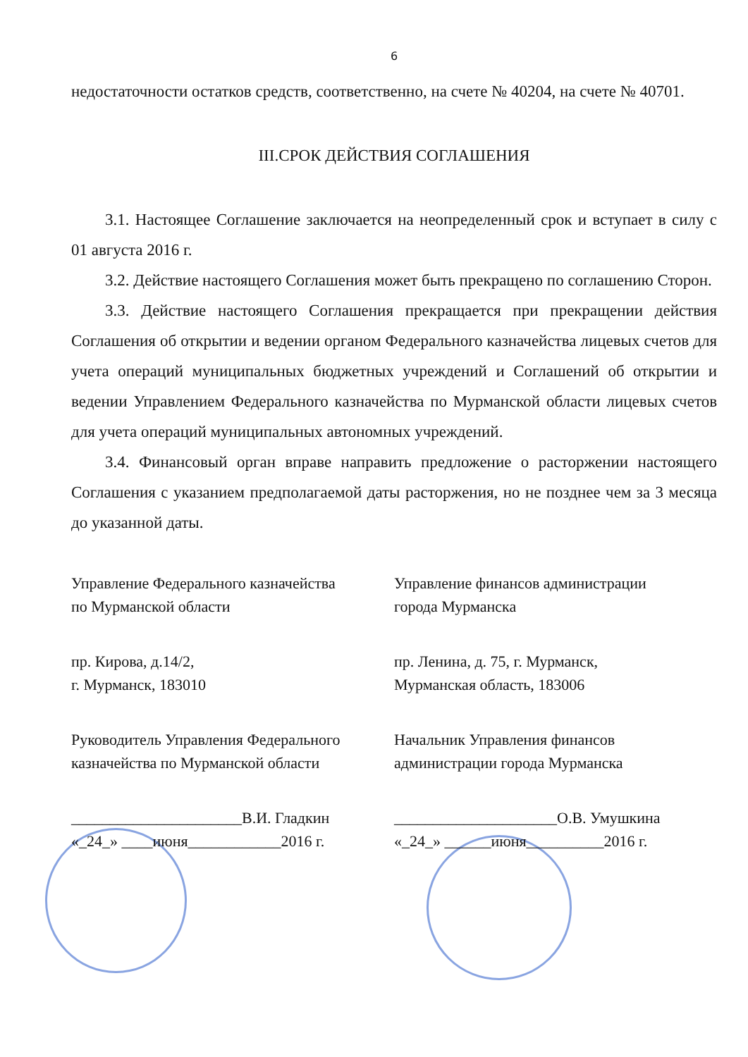6
недостаточности остатков средств, соответственно, на счете № 40204, на счете № 40701.
III.СРОК ДЕЙСТВИЯ СОГЛАШЕНИЯ
3.1. Настоящее Соглашение заключается на неопределенный срок и вступает в силу с 01 августа 2016 г.
3.2. Действие настоящего Соглашения может быть прекращено по соглашению Сторон.
3.3. Действие настоящего Соглашения прекращается при прекращении действия Соглашения об открытии и ведении органом Федерального казначейства лицевых счетов для учета операций муниципальных бюджетных учреждений и Соглашений об открытии и ведении Управлением Федерального казначейства по Мурманской области лицевых счетов для учета операций муниципальных автономных учреждений.
3.4. Финансовый орган вправе направить предложение о расторжении настоящего Соглашения с указанием предполагаемой даты расторжения, но не позднее чем за 3 месяца до указанной даты.
Управление Федерального казначейства
по Мурманской области
пр. Кирова, д.14/2,
г. Мурманск, 183010
Руководитель Управления Федерального
казначейства по Мурманской области
______________________В.И. Гладкин
«_24_» ____июня____________2016 г.
Управление финансов администрации
города Мурманска
пр. Ленина, д. 75, г. Мурманск,
Мурманская область, 183006
Начальник Управления финансов
администрации города Мурманска
_____________________О.В. Умушкина
«_24_» ______июня__________2016 г.